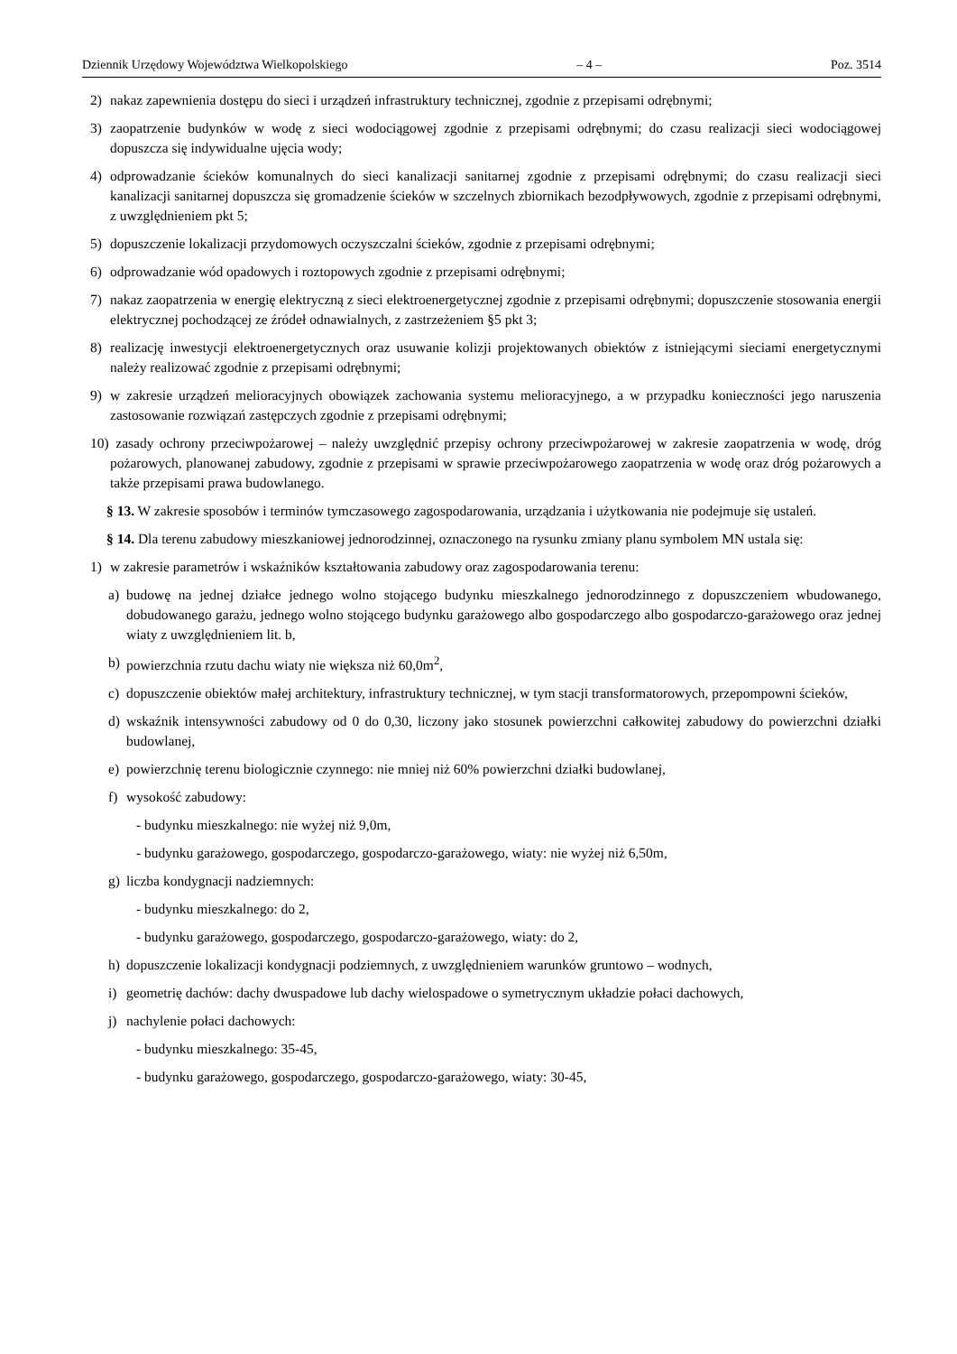Dziennik Urzędowy Województwa Wielkopolskiego – 4 – Poz. 3514
2) nakaz zapewnienia dostępu do sieci i urządzeń infrastruktury technicznej, zgodnie z przepisami odrębnymi;
3) zaopatrzenie budynków w wodę z sieci wodociągowej zgodnie z przepisami odrębnymi; do czasu realizacji sieci wodociągowej dopuszcza się indywidualne ujęcia wody;
4) odprowadzanie ścieków komunalnych do sieci kanalizacji sanitarnej zgodnie z przepisami odrębnymi; do czasu realizacji sieci kanalizacji sanitarnej dopuszcza się gromadzenie ścieków w szczelnych zbiornikach bezodpływowych, zgodnie z przepisami odrębnymi, z uwzględnieniem pkt 5;
5) dopuszczenie lokalizacji przydomowych oczyszczalni ścieków, zgodnie z przepisami odrębnymi;
6) odprowadzanie wód opadowych i roztopowych zgodnie z przepisami odrębnymi;
7) nakaz zaopatrzenia w energię elektryczną z sieci elektroenergetycznej zgodnie z przepisami odrębnymi; dopuszczenie stosowania energii elektrycznej pochodzącej ze źródeł odnawialnych, z zastrzeżeniem §5 pkt 3;
8) realizację inwestycji elektroenergetycznych oraz usuwanie kolizji projektowanych obiektów z istniejącymi sieciami energetycznymi należy realizować zgodnie z przepisami odrębnymi;
9) w zakresie urządzeń melioracyjnych obowiązek zachowania systemu melioracyjnego, a w przypadku konieczności jego naruszenia zastosowanie rozwiązań zastępczych zgodnie z przepisami odrębnymi;
10) zasady ochrony przeciwpożarowej – należy uwzględnić przepisy ochrony przeciwpożarowej w zakresie zaopatrzenia w wodę, dróg pożarowych, planowanej zabudowy, zgodnie z przepisami w sprawie przeciwpożarowego zaopatrzenia w wodę oraz dróg pożarowych a także przepisami prawa budowlanego.
§ 13. W zakresie sposobów i terminów tymczasowego zagospodarowania, urządzania i użytkowania nie podejmuje się ustaleń.
§ 14. Dla terenu zabudowy mieszkaniowej jednorodzinnej, oznaczonego na rysunku zmiany planu symbolem MN ustala się:
1) w zakresie parametrów i wskaźników kształtowania zabudowy oraz zagospodarowania terenu:
a) budowę na jednej działce jednego wolno stojącego budynku mieszkalnego jednorodzinnego z dopuszczeniem wbudowanego, dobudowanego garażu, jednego wolno stojącego budynku garażowego albo gospodarczego albo gospodarczo-garażowego oraz jednej wiaty z uwzględnieniem lit. b,
b) powierzchnia rzutu dachu wiaty nie większa niż 60,0m<sup>2</sup>,
c) dopuszczenie obiektów małej architektury, infrastruktury technicznej, w tym stacji transformatorowych, przepompowni ścieków,
d) wskaźnik intensywności zabudowy od 0 do 0,30, liczony jako stosunek powierzchni całkowitej zabudowy do powierzchni działki budowlanej,
e) powierzchnię terenu biologicznie czynnego: nie mniej niż 60% powierzchni działki budowlanej,
f) wysokość zabudowy:
- budynku mieszkalnego: nie wyżej niż 9,0m,
- budynku garażowego, gospodarczego, gospodarczo-garażowego, wiaty: nie wyżej niż 6,50m,
g) liczba kondygnacji nadziemnych:
- budynku mieszkalnego: do 2,
- budynku garażowego, gospodarczego, gospodarczo-garażowego, wiaty: do 2,
h) dopuszczenie lokalizacji kondygnacji podziemnych, z uwzględnieniem warunków gruntowo – wodnych,
i) geometrię dachów: dachy dwuspadowe lub dachy wielospadowe o symetrycznym układzie połaci dachowych,
j) nachylenie połaci dachowych:
- budynku mieszkalnego: 35-45,
- budynku garażowego, gospodarczego, gospodarczo-garażowego, wiaty: 30-45,